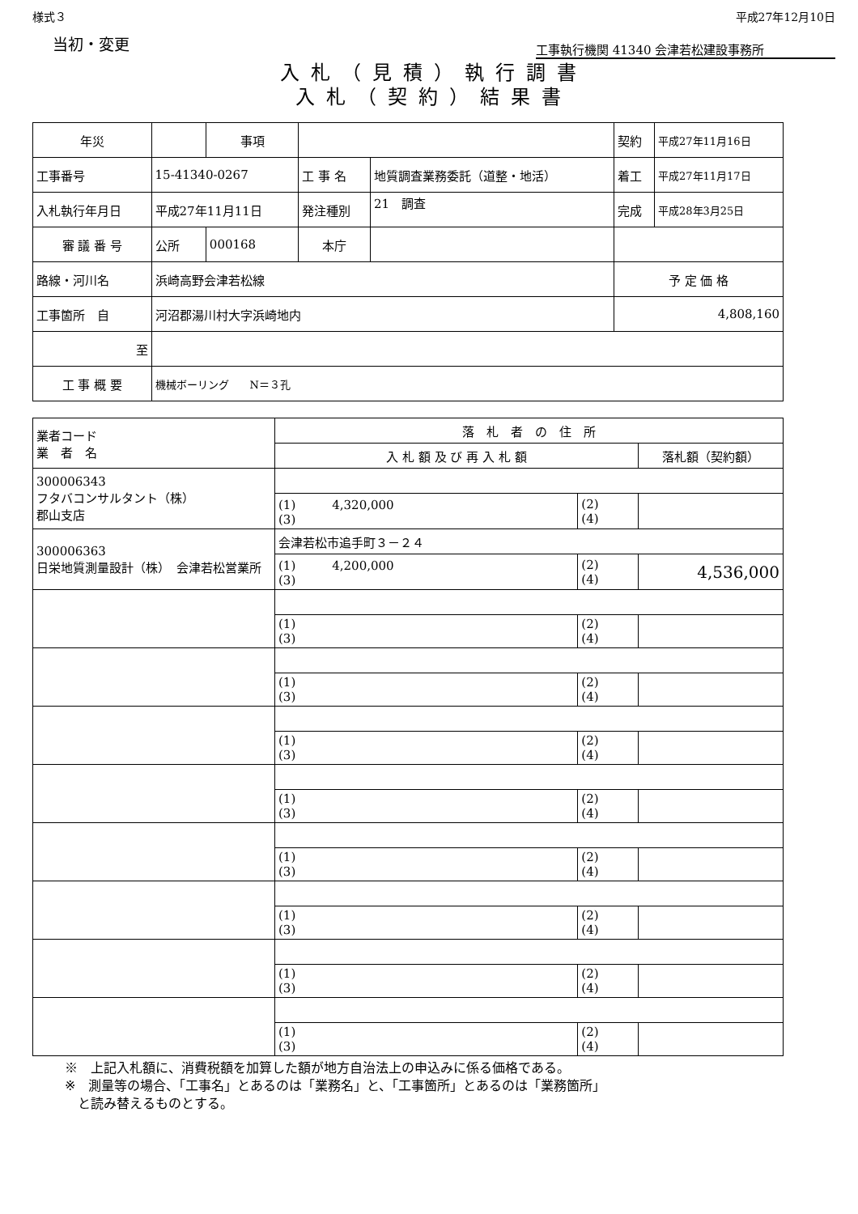様式３ 平成27年12月10日
当初・変更 工事執行機関 41340 会津若松建設事務所
入札（見積）執行調書
入札（契約）結果書
| 年災 | | 事項 | | | 契約 | 平成27年11月16日 |
| 工事番号 | 15-41340-0267 | | 工 事 名 | 地質調査業務委託（道整・地活） | 着工 | 平成27年11月17日 |
| 入札執行年月日 | 平成27年11月11日 | | 発注種別 | 21 調査 | 完成 | 平成28年3月25日 |
| 審 議 番 号 | 公所 | 000168 | 本庁 | | | |
| 路線・河川名 | 浜崎高野会津若松線 | | | | 予 定 価 格 | |
| 工事箇所 自 | 河沼郡湯川村大字浜崎地内 | | | | 4,808,160 | |
| 至 | | | | | | |
| 工 事 概 要 | 機械ボーリング N＝３孔 | | | | | |
| 業者コード 業 者 名 | 落 札 者 の 住 所 | | |
| | 入 札 額 及 び 再 入 札 額 | | 落札額（契約額） |
| 300006343 フタバコンサルタント（株） 郡山支店 | | | |
| | (1) 4,320,000 (3) | (2) (4) | |
| 300006363 日栄地質測量設計（株） 会津若松営業所 | 会津若松市追手町３－２４ | | |
| | (1) 4,200,000 (3) | (2) (4) | 4,536,000 |
| | (1) (3) | (2) (4) | |
| | (1) (3) | (2) (4) | |
| | (1) (3) | (2) (4) | |
| | (1) (3) | (2) (4) | |
| | (1) (3) | (2) (4) | |
| | (1) (3) | (2) (4) | |
| | (1) (3) | (2) (4) | |
| | (1) (3) | (2) (4) | |
※　上記入札額に、消費税額を加算した額が地方自治法上の申込みに係る価格である。
※　測量等の場合、「工事名」とあるのは「業務名」と、「工事箇所」とあるのは「業務箇所」
　と読み替えるものとする。